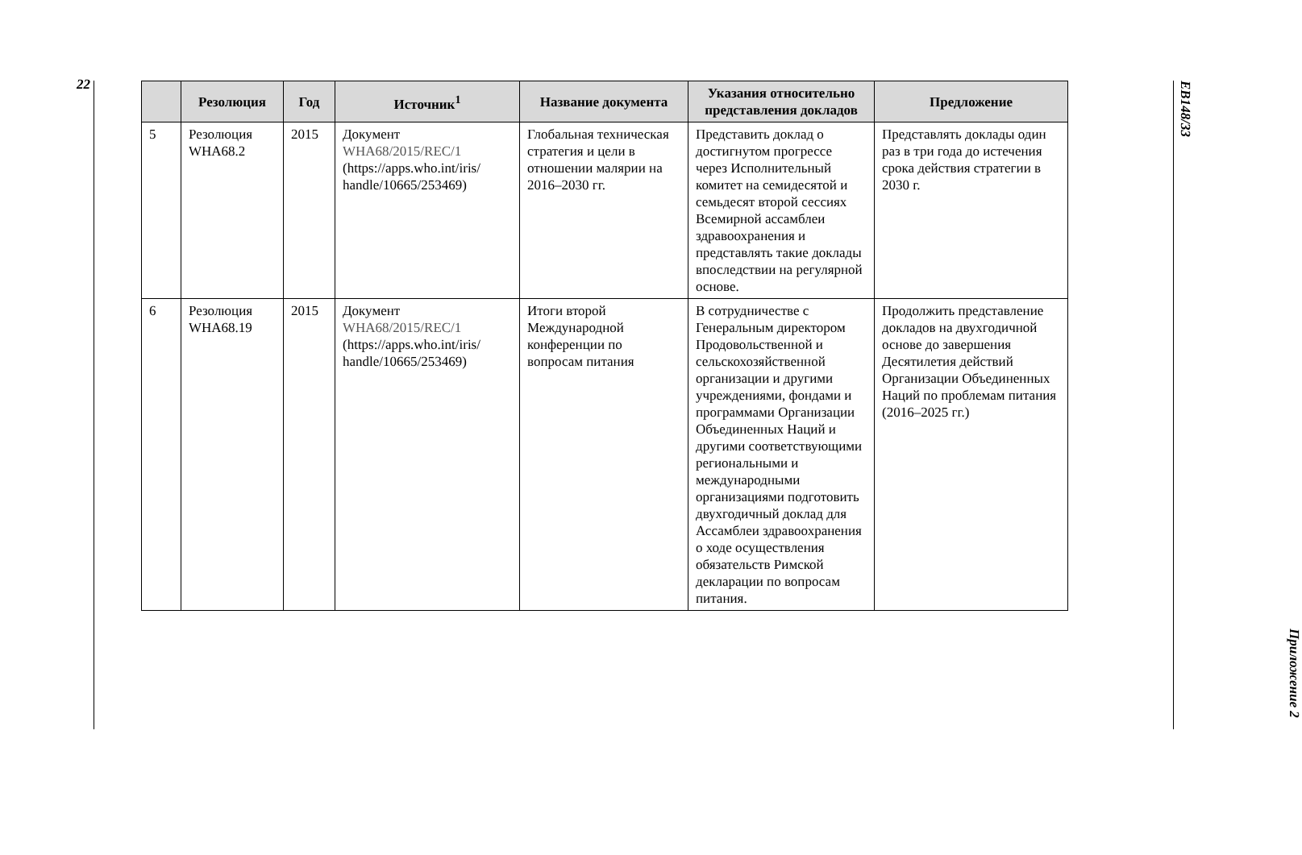22
| | Резолюция | Год | Источник<sup>1</sup> | Название документа | Указания относительно представления докладов | Предложение |
| --- | --- | --- | --- | --- | --- | --- |
| 5 | Резолюция WHA68.2 | 2015 | Документ WHA68/2015/REC/1 (https://apps.who.int/iris/ handle/10665/253469) | Глобальная техническая стратегия и цели в отношении малярии на 2016–2030 гг. | Представить доклад о достигнутом прогрессе через Исполнительный комитет на семидесятой и семьдесят второй сессиях Всемирной ассамблеи здравоохранения и представлять такие доклады впоследствии на регулярной основе. | Представлять доклады один раз в три года до истечения срока действия стратегии в 2030 г. |
| 6 | Резолюция WHA68.19 | 2015 | Документ WHA68/2015/REC/1 (https://apps.who.int/iris/ handle/10665/253469) | Итоги второй Международной конференции по вопросам питания | В сотрудничестве с Генеральным директором Продовольственной и сельскохозяйственной организации и другими учреждениями, фондами и программами Организации Объединенных Наций и другими соответствующими региональными и международными организациями подготовить двухгодичный доклад для Ассамблеи здравоохранения о ходе осуществления обязательств Римской декларации по вопросам питания. | Продолжить представление докладов на двухгодичной основе до завершения Десятилетия действий Организации Объединенных Наций по проблемам питания (2016–2025 гг.) |
EB148/33
Приложение 2